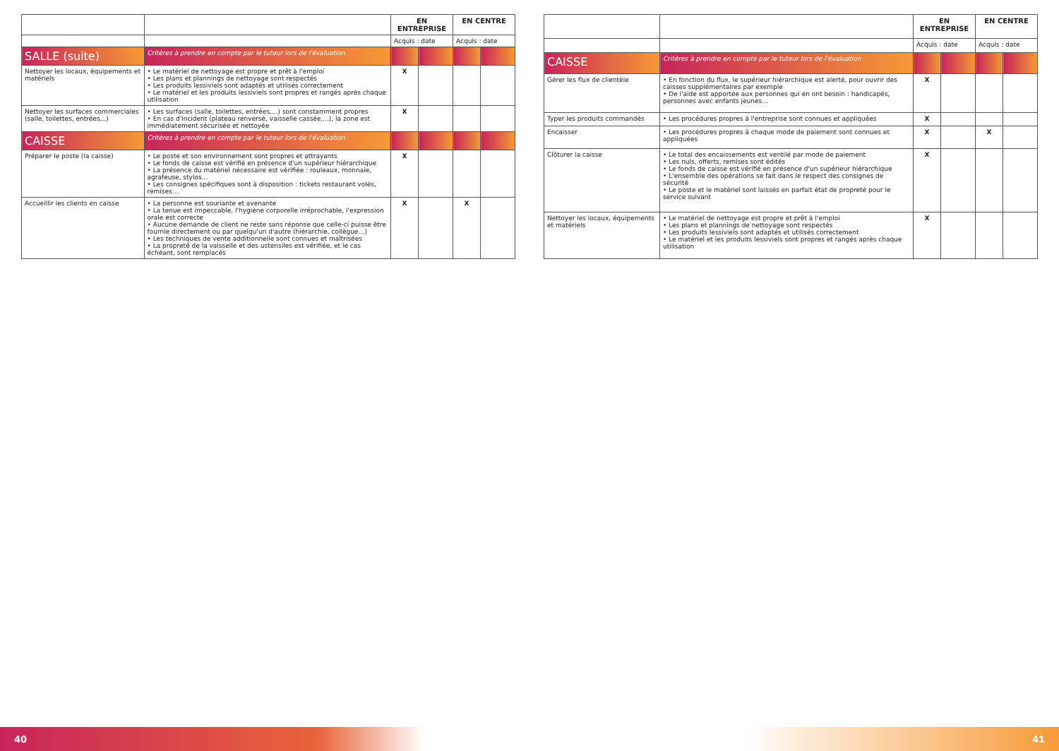| | | EN ENTREPRISE | | EN CENTRE | |
| --- | --- | --- | --- | --- | --- |
| | | Acquis : date | | Acquis : date | |
| SALLE (suite) | Critères à prendre en compte par le tuteur lors de l'évaluation | | | | |
| Nettoyer les locaux, équipements et matériels | • Le matériel de nettoyage est propre et prêt à l'emploi • Les plans et plannings de nettoyage sont respectés • Les produits lessiviels sont adaptés et utilisés correctement • Le matériel et les produits lessiviels sont propres et rangés après chaque utilisation | X | | | |
| Nettoyer les surfaces commerciales (salle, toilettes, entrées,..) | • Les surfaces (salle, toilettes, entrées,...) sont constamment propres • En cas d'incident (plateau renversé, vaisselle cassée,...), la zone est immédiatement sécurisée et nettoyée | X | | | |
| CAISSE | Critères à prendre en compte par le tuteur lors de l'évaluation | | | | |
| Préparer le poste (la caisse) | • Le poste et son environnement sont propres et attrayants • Le fonds de caisse est vérifié en présence d'un supérieur hiérarchique • La présence du matériel nécessaire est vérifiée : rouleaux, monnaie, agrafeuse, stylos… • Les consignes spécifiques sont à disposition : tickets restaurant volés, remises… | X | | | |
| Accueillir les clients en caisse | • La personne est souriante et avenante • La tenue est impeccable, l'hygiène corporelle irréprochable, l'expression orale est correcte • Aucune demande de client ne reste sans réponse que celle-ci puisse être fournie directement ou par quelqu'un d'autre (hiérarchie, collègue…) • Les techniques de vente additionnelle sont connues et maîtrisées • La propreté de la vaisselle et des ustensiles est vérifiée, et le cas échéant, sont remplacés | X | | X | |
| | | EN ENTREPRISE | | EN CENTRE | |
| --- | --- | --- | --- | --- | --- |
| | | Acquis : date | | Acquis : date | |
| CAISSE | Critères à prendre en compte par le tuteur lors de l'évaluation | | | | |
| Gérer les flux de clientèle | • En fonction du flux, le supérieur hiérarchique est alerté, pour ouvrir des caisses supplémentaires par exemple • De l'aide est apportée aux personnes qui en ont besoin : handicapés, personnes avec enfants jeunes… | X | | | |
| Typer les produits commandés | • Les procédures propres à l'entreprise sont connues et appliquées | X | | | |
| Encaisser | • Les procédures propres à chaque mode de paiement sont connues et appliquées | X | | X | |
| Clôturer la caisse | • Le total des encaissements est ventilé par mode de paiement • Les nuls, offerts, remises sont édités • Le fonds de caisse est vérifié en présence d'un supérieur hiérarchique • L'ensemble des opérations se fait dans le respect des consignes de sécurité • Le poste et le matériel sont laissés en parfait état de propreté pour le service suivant | X | | | |
| Nettoyer les locaux, équipements et matériels | • Le matériel de nettoyage est propre et prêt à l'emploi • Les plans et plannings de nettoyage sont respectés • Les produits lessiviels sont adaptés et utilisés correctement • Le matériel et les produits lessiviels sont propres et rangés après chaque utilisation | X | | | |
40 41